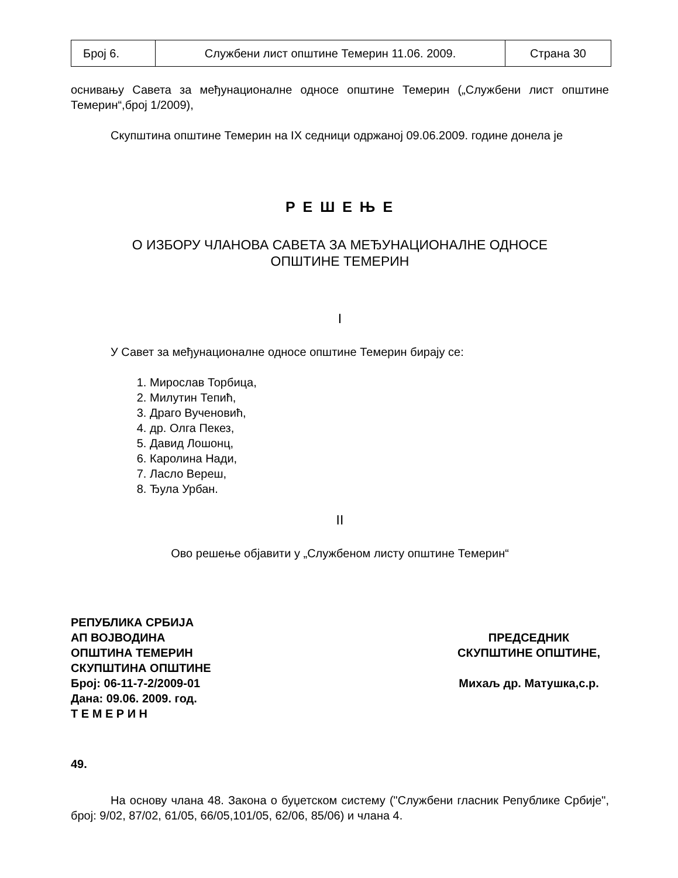| Број 6. | Службени лист општине Темерин 11.06. 2009. | Страна 30 |
оснивању Савета за међунационалне односе општине Темерин („Службени лист општине Темерин“,број 1/2009),
Скупштина општине Темерин на IX седници одржаној 09.06.2009. године донела је
Р Е Ш Е Њ Е
О ИЗБОРУ ЧЛАНОВА САВЕТА ЗА МЕЂУНАЦИОНАЛНЕ ОДНОСЕ
ОПШТИНЕ ТЕМЕРИН
I
У Савет за међунационалне односе општине Темерин бирају се:
1. Мирослав Торбица,
2. Милутин Тепић,
3. Драго Вученовић,
4. др. Олга Пекез,
5. Давид Лошонц,
6. Каролина Нади,
7. Ласло Вереш,
8. Ђула Урбан.
II
Ово решење објавити у „Службеном листу општине Темерин“
РЕПУБЛИКА СРБИЈА
АП ВОЈВОДИНА
ОПШТИНА ТЕМЕРИН
СКУПШТИНА ОПШТИНЕ
Број: 06-11-7-2/2009-01
Дана: 09.06. 2009. год.
Т Е М Е Р И Н
ПРЕДСЕДНИК
СКУПШТИНЕ ОПШТИНЕ,
Михаљ др. Матушка,с.р.
49.
На основу члана 48. Закона о буџетском систему ("Службени гласник Републике Србије", број: 9/02, 87/02, 61/05, 66/05,101/05, 62/06, 85/06) и члана 4.